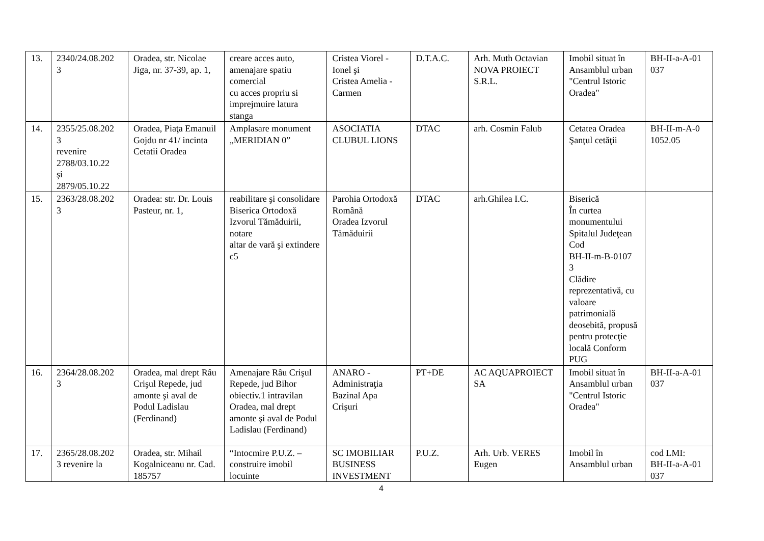| 13. | 2340/24.08.202 3 | Oradea, str. Nicolae Jiga, nr. 37-39, ap. 1, | creare acces auto, amenajare spatiu comercial cu acces propriu si imprejmuire latura stanga | Cristea Viorel - Ionel şi Cristea Amelia - Carmen | D.T.A.C. | Arh. Muth Octavian NOVA PROIECT S.R.L. | Imobil situat în Ansamblul urban "Centrul Istoric Oradea" | BH-II-a-A-01 037 |
| 14. | 2355/25.08.202 3 revenire 2788/03.10.22 şi 2879/05.10.22 | Oradea, Piaţa Emanuil Gojdu nr 41/ incinta Cetatii Oradea | Amplasare monument „MERIDIAN 0” | ASOCIATIA CLUBUL LIONS | DTAC | arh. Cosmin Falub | Cetatea Oradea Şanţul cetăţii | BH-II-m-A-0 1052.05 |
| 15. | 2363/28.08.202 3 | Oradea: str. Dr. Louis Pasteur, nr. 1, | reabilitare şi consolidare Biserica Ortodoxă Izvorul Tămăduirii, notare altar de vară şi extindere c5 | Parohia Ortodoxă Română Oradea Izvorul Tămăduirii | DTAC | arh.Ghilea I.C. | Biserică În curtea monumentului Spitalul Judeţean Cod BH-II-m-B-0107 3 Clădire reprezentativă, cu valoare patrimonială deosebită, propusă pentru protecţie locală Conform PUG | |
| 16. | 2364/28.08.202 3 | Oradea, mal drept Râu Crişul Repede, jud amonte şi aval de Podul Ladislau (Ferdinand) | Amenajare Râu Crişul Repede, jud Bihor obiectiv.1 intravilan Oradea, mal drept amonte şi aval de Podul Ladislau (Ferdinand) | ANARO -Administraţia Bazinal Apa Crişuri | PT+DE | AC AQUAPROIECT SA | Imobil situat în Ansamblul urban "Centrul Istoric Oradea" | BH-II-a-A-01 037 |
| 17. | 2365/28.08.202 3 revenire la | Oradea, str. Mihail Kogalniceanu nr. Cad. 185757 | “Intocmire P.U.Z. – construire imobil locuinte | SC IMOBILIAR BUSINESS INVESTMENT | P.U.Z. | Arh. Urb. VERES Eugen | Imobil în Ansamblul urban | cod LMI: BH-II-a-A-01 037 |
4